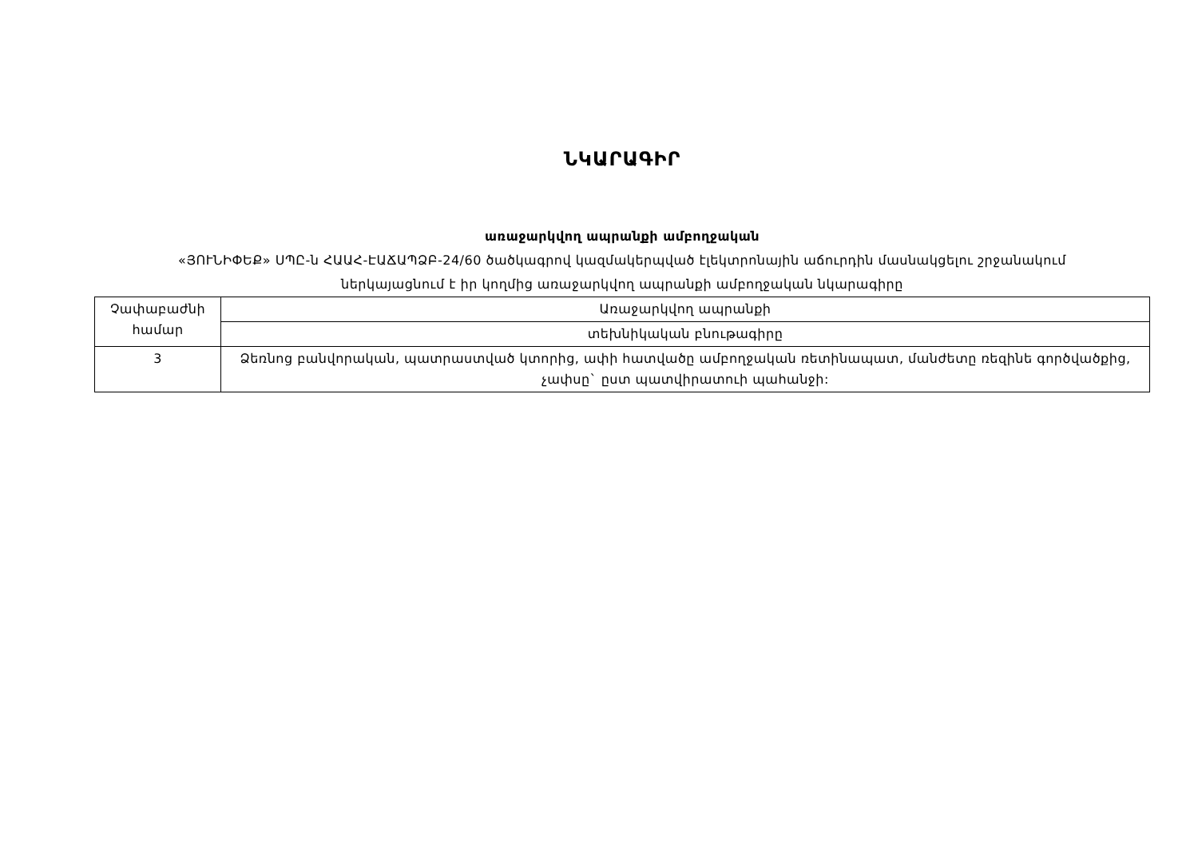ՆԿԱՐԱԳԻՐ
առաջարկվող ապրանքի ամբողջական
«ՅՈՒՆԻՓԵՔ» ՍՊԸ-ն ՀԱԱՀ-ԷԱՃԱՊՁԲ-24/60 ծածկագրով կազմակերպված էլեկտրոնային աճուրդին մասնակցելու շրջանակում
ներկայացնում է իր կողմից առաջարկվող ապրանքի ամբողջական նկարագիրը
| Չափաբաժնի համար | Առաջարկվող ապրանքի |
| | տեխնիկական բնութագիրը |
| 3 | Ձեռնոց բանվորական, պատրաստված կտորից, ափի հատվածը ամբողջական ռետինապատ, մանժետը ռեզինե գործվածքից, չափսը` ըստ պատվիրատուի պահանջի: |